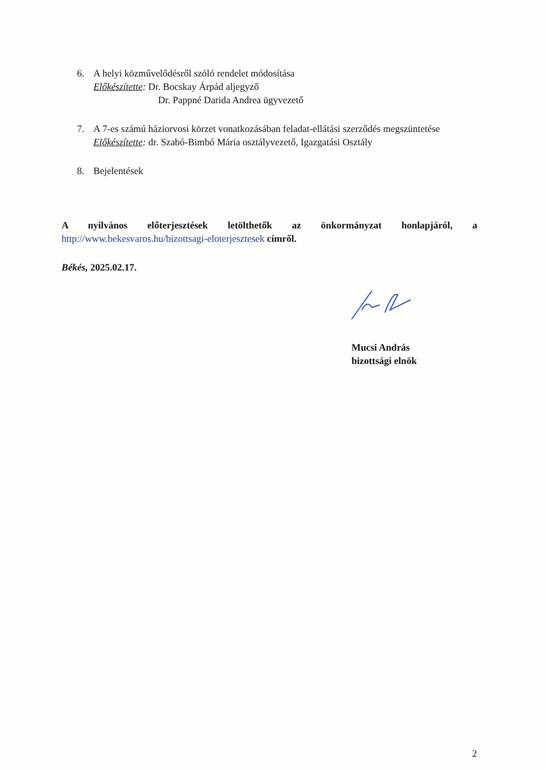6. A helyi közművelődésről szóló rendelet módosítása
Előkészítette: Dr. Bocskay Árpád aljegyző
Dr. Pappné Darida Andrea ügyvezető
7. A 7-es számú háziorvosi körzet vonatkozásában feladat-ellátási szerződés megszüntetése
Előkészítette: dr. Szabó-Bimbó Mária osztályvezető, Igazgatási Osztály
8. Bejelentések
A nyilvános előterjesztések letölthetők az önkormányzat honlapjáról, a http://www.bekesvaros.hu/bizottsagi-eloterjesztesek címről.
Békés, 2025.02.17.
Mucsi András
bizottsági elnök
2